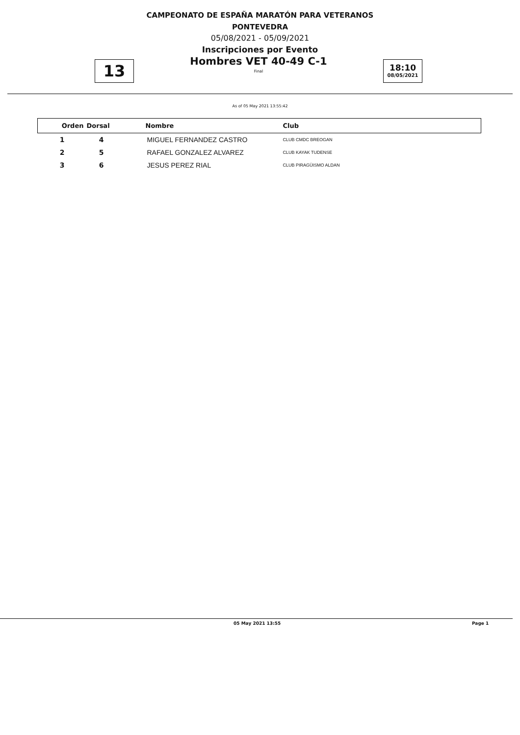CAMPEONATO DE ESPAÑA MARATÓN PARA VETERANOS
PONTEVEDRA
05/08/2021 - 05/09/2021
Inscripciones por Evento
13
Hombres VET 40-49 C-1
Final
18:10
08/05/2021
As of 05 May 2021 13:55:42
| Orden | Dorsal | Nombre | Club |
| --- | --- | --- | --- |
| 1 | 4 | MIGUEL FERNANDEZ CASTRO | CLUB CMDC BREOGAN |
| 2 | 5 | RAFAEL GONZALEZ ALVAREZ | CLUB KAYAK TUDENSE |
| 3 | 6 | JESUS PEREZ RIAL | CLUB PIRAGÜISMO ALDAN |
05 May 2021 13:55 Page 1